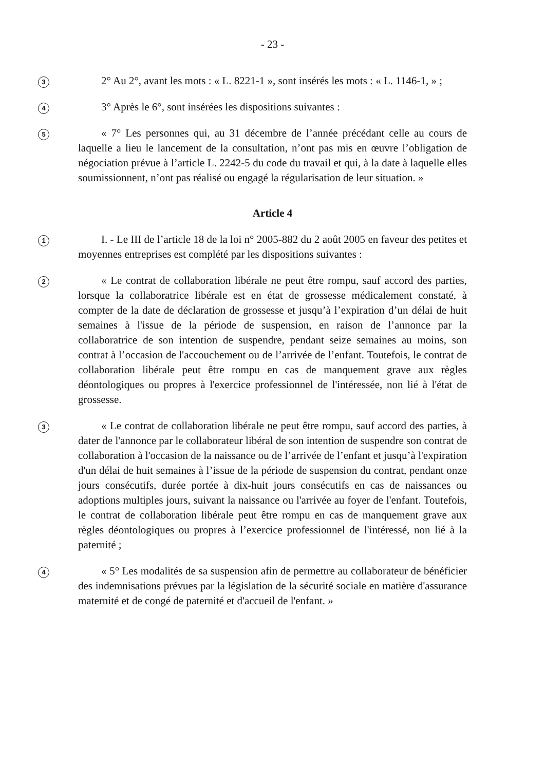- 23 -
3
2° Au 2°, avant les mots : « L. 8221-1 », sont insérés les mots : « L. 1146-1, » ;
4
3° Après le 6°, sont insérées les dispositions suivantes :
5
« 7° Les personnes qui, au 31 décembre de l’année précédant celle au cours de laquelle a lieu le lancement de la consultation, n’ont pas mis en œuvre l’obligation de négociation prévue à l’article L. 2242-5 du code du travail et qui, à la date à laquelle elles soumissionnent, n’ont pas réalisé ou engagé la régularisation de leur situation. »
Article 4
1
I. - Le III de l’article 18 de la loi n° 2005-882 du 2 août 2005 en faveur des petites et moyennes entreprises est complété par les dispositions suivantes :
2
« Le contrat de collaboration libérale ne peut être rompu, sauf accord des parties, lorsque la collaboratrice libérale est en état de grossesse médicalement constaté, à compter de la date de déclaration de grossesse et jusqu’à l’expiration d’un délai de huit semaines à l'issue de la période de suspension, en raison de l’annonce par la collaboratrice de son intention de suspendre, pendant seize semaines au moins, son contrat à l’occasion de l'accouchement ou de l’arrivée de l’enfant. Toutefois, le contrat de collaboration libérale peut être rompu en cas de manquement grave aux règles déontologiques ou propres à l'exercice professionnel de l'intéressée, non lié à l'état de grossesse.
3
« Le contrat de collaboration libérale ne peut être rompu, sauf accord des parties, à dater de l'annonce par le collaborateur libéral de son intention de suspendre son contrat de collaboration à l'occasion de la naissance ou de l’arrivée de l’enfant et jusqu’à l'expiration d'un délai de huit semaines à l’issue de la période de suspension du contrat, pendant onze jours consécutifs, durée portée à dix-huit jours consécutifs en cas de naissances ou adoptions multiples jours, suivant la naissance ou l'arrivée au foyer de l'enfant. Toutefois, le contrat de collaboration libérale peut être rompu en cas de manquement grave aux règles déontologiques ou propres à l’exercice professionnel de l'intéressé, non lié à la paternité ;
4
« 5° Les modalités de sa suspension afin de permettre au collaborateur de bénéficier des indemnisations prévues par la législation de la sécurité sociale en matière d'assurance maternité et de congé de paternité et d'accueil de l'enfant. »